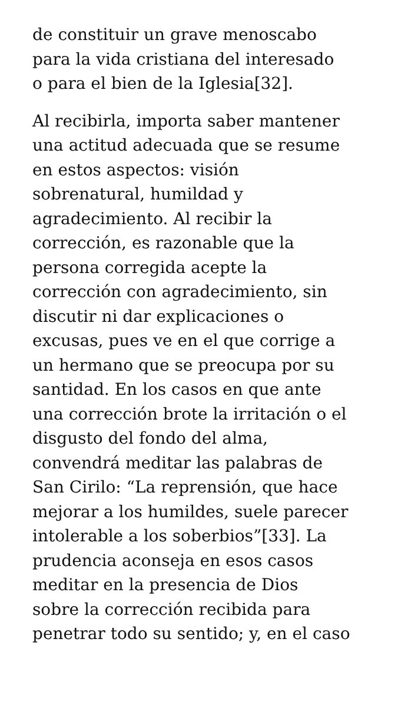de constituir un grave menoscabo
para la vida cristiana del interesado
o para el bien de la Iglesia[32].
Al recibirla, importa saber mantener
una actitud adecuada que se resume
en estos aspectos: visión
sobrenatural, humildad y
agradecimiento. Al recibir la
corrección, es razonable que la
persona corregida acepte la
corrección con agradecimiento, sin
discutir ni dar explicaciones o
excusas, pues ve en el que corrige a
un hermano que se preocupa por su
santidad. En los casos en que ante
una corrección brote la irritación o el
disgusto del fondo del alma,
convendrá meditar las palabras de
San Cirilo: “La reprensión, que hace
mejorar a los humildes, suele parecer
intolerable a los soberbios”[33]. La
prudencia aconseja en esos casos
meditar en la presencia de Dios
sobre la corrección recibida para
penetrar todo su sentido; y, en el caso